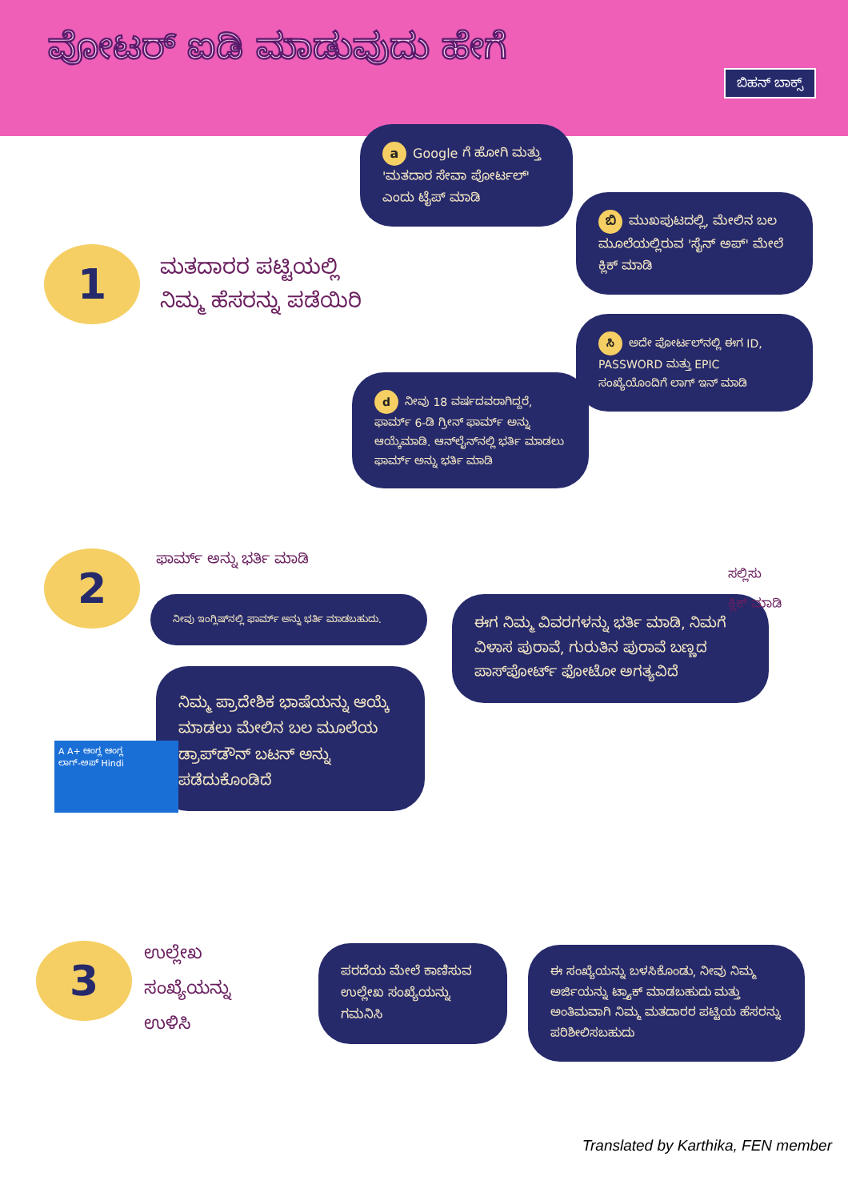ವೋಟರ್ ಐಡಿ ಮಾಡುವುದು ಹೇಗೆ
ಬಿಹನ್ ಬಾಕ್ಸ್
1
ಮತದಾರರ ಪಟ್ಟಿಯಲ್ಲಿ
ನಿಮ್ಮ ಹೆಸರನ್ನು ಪಡೆಯಿರಿ
a Google ಗೆ ಹೋಗಿ ಮತ್ತು 'ಮತದಾರ ಸೇವಾ ಪೋರ್ಟಲ್' ಎಂದು ಟೈಪ್ ಮಾಡಿ
ಬಿ ಮುಖಪುಟದಲ್ಲಿ, ಮೇಲಿನ ಬಲ ಮೂಲೆಯಲ್ಲಿರುವ 'ಸೈನ್ ಅಪ್' ಮೇಲೆ ಕ್ಲಿಕ್ ಮಾಡಿ
ಸಿ ಅದೇ ಪೋರ್ಟಲ್‌ನಲ್ಲಿ ಈಗ ID, PASSWORD ಮತ್ತು EPIC ಸಂಖ್ಯೆಯೊಂದಿಗೆ ಲಾಗ್ ಇನ್ ಮಾಡಿ
d ನೀವು 18 ವರ್ಷದವರಾಗಿದ್ದರೆ, ಫಾರ್ಮ್ 6-ಡಿ ಗ್ರೀನ್ ಫಾರ್ಮ್ ಅನ್ನು ಆಯ್ಕೆಮಾಡಿ. ಆನ್‌ಲೈನ್‌ನಲ್ಲಿ ಭರ್ತಿ ಮಾಡಲು ಫಾರ್ಮ್ ಅನ್ನು ಭರ್ತಿ ಮಾಡಿ
2 ಫಾರ್ಮ್ ಅನ್ನು ಭರ್ತಿ ಮಾಡಿ
ನೀವು ಇಂಗ್ಲಿಷ್‌ನಲ್ಲಿ ಫಾರ್ಮ್ ಅನ್ನು ಭರ್ತಿ ಮಾಡಬಹುದು.
ನಿಮ್ಮ ಪ್ರಾದೇಶಿಕ ಭಾಷೆಯನ್ನು ಆಯ್ಕೆ ಮಾಡಲು ಮೇಲಿನ ಬಲ ಮೂಲೆಯ ಡ್ರಾಪ್‌ಡೌನ್ ಬಟನ್ ಅನ್ನು ಪಡೆದುಕೊಂಡಿದೆ
A A+ ಆಂಗ್ಲ ಆಂಗ್ಲ
ಲಾಗ್-ಅಪ್ Hindi
ಈಗ ನಿಮ್ಮ ವಿವರಗಳನ್ನು ಭರ್ತಿ ಮಾಡಿ, ನಿಮಗೆ ವಿಳಾಸ ಪುರಾವೆ, ಗುರುತಿನ ಪುರಾವೆ ಬಣ್ಣದ ಪಾಸ್‌ಪೋರ್ಟ್ ಫೋಟೋ ಅಗತ್ಯವಿದೆ
ಸಲ್ಲಿಸು
ಕ್ಲಿಕ್ ಮಾಡಿ
3
ಉಲ್ಲೇಖ
ಸಂಖ್ಯೆಯನ್ನು
ಉಳಿಸಿ
ಪರದೆಯ ಮೇಲೆ ಕಾಣಿಸುವ ಉಲ್ಲೇಖ ಸಂಖ್ಯೆಯನ್ನು ಗಮನಿಸಿ
ಈ ಸಂಖ್ಯೆಯನ್ನು ಬಳಸಿಕೊಂಡು, ನೀವು ನಿಮ್ಮ ಅರ್ಜಿಯನ್ನು ಟ್ರ್ಯಾಕ್ ಮಾಡಬಹುದು ಮತ್ತು ಅಂತಿಮವಾಗಿ ನಿಮ್ಮ ಮತದಾರರ ಪಟ್ಟಿಯ ಹೆಸರನ್ನು ಪರಿಶೀಲಿಸಬಹುದು
Translated by Karthika, FEN member